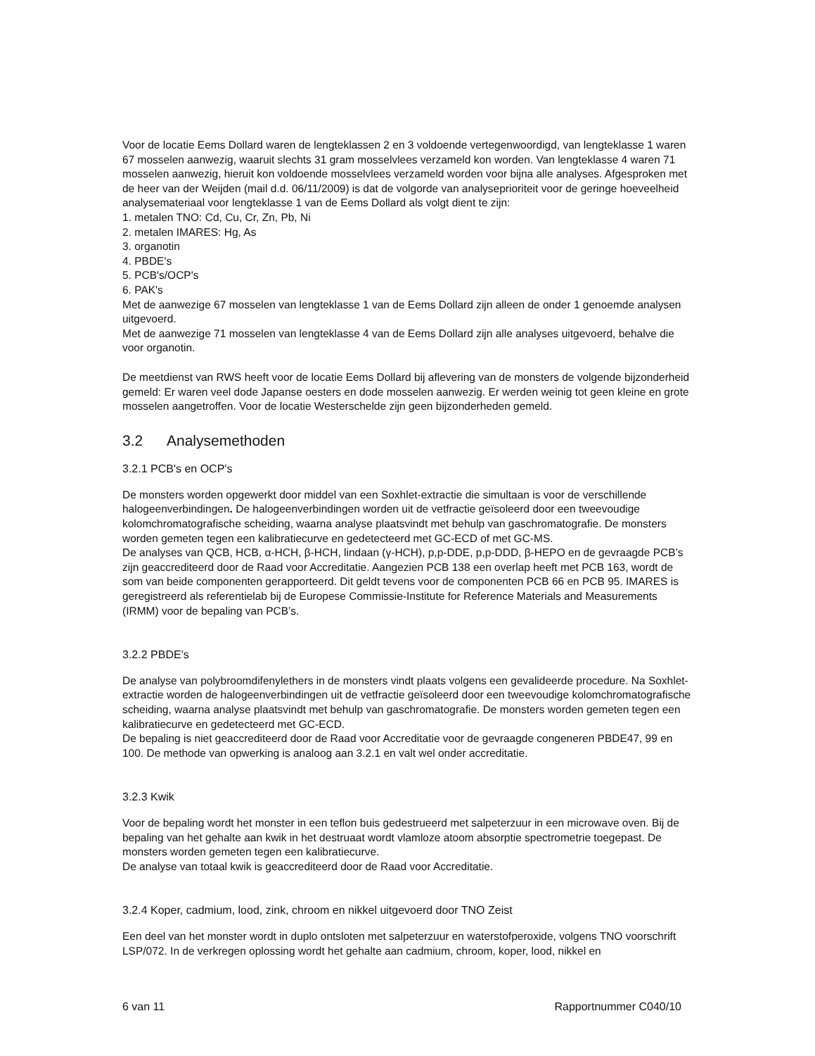Voor de locatie Eems Dollard waren de lengteklassen 2 en 3 voldoende vertegenwoordigd, van lengteklasse 1 waren 67 mosselen aanwezig, waaruit slechts 31 gram mosselvlees verzameld kon worden. Van lengteklasse 4 waren 71 mosselen aanwezig, hieruit kon voldoende mosselvlees verzameld worden voor bijna alle analyses. Afgesproken met de heer van der Weijden (mail d.d. 06/11/2009) is dat de volgorde van analyseprioriteit voor de geringe hoeveelheid analysemateriaal voor lengteklasse 1 van de Eems Dollard als volgt dient te zijn:
1. metalen TNO: Cd, Cu, Cr, Zn, Pb, Ni
2. metalen IMARES: Hg, As
3. organotin
4. PBDE's
5. PCB's/OCP's
6. PAK's
Met de aanwezige 67 mosselen van lengteklasse 1 van de Eems Dollard zijn alleen de onder 1 genoemde analysen uitgevoerd.
Met de aanwezige 71 mosselen van lengteklasse 4 van de Eems Dollard zijn alle analyses uitgevoerd, behalve die voor organotin.
De meetdienst van RWS heeft voor de locatie Eems Dollard bij aflevering van de monsters de volgende bijzonderheid gemeld: Er waren veel dode Japanse oesters en dode mosselen aanwezig. Er werden weinig tot geen kleine en grote mosselen aangetroffen. Voor de locatie Westerschelde zijn geen bijzonderheden gemeld.
3.2 Analysemethoden
3.2.1 PCB's en OCP's
De monsters worden opgewerkt door middel van een Soxhlet-extractie die simultaan is voor de verschillende halogeenverbindingen. De halogeenverbindingen worden uit de vetfractie geïsoleerd door een tweevoudige kolomchromatografische scheiding, waarna analyse plaatsvindt met behulp van gaschromatografie. De monsters worden gemeten tegen een kalibratiecurve en gedetecteerd met GC-ECD of met GC-MS.
De analyses van QCB, HCB, α-HCH, β-HCH, lindaan (γ-HCH), p,p-DDE, p,p-DDD, β-HEPO en de gevraagde PCB’s zijn geaccrediteerd door de Raad voor Accreditatie. Aangezien PCB 138 een overlap heeft met PCB 163, wordt de som van beide componenten gerapporteerd. Dit geldt tevens voor de componenten PCB 66 en PCB 95. IMARES is geregistreerd als referentielab bij de Europese Commissie-Institute for Reference Materials and Measurements (IRMM) voor de bepaling van PCB’s.
3.2.2 PBDE’s
De analyse van polybroomdifenylethers in de monsters vindt plaats volgens een gevalideerde procedure. Na Soxhlet-extractie worden de halogeenverbindingen uit de vetfractie geïsoleerd door een tweevoudige kolomchromatografische scheiding, waarna analyse plaatsvindt met behulp van gaschromatografie. De monsters worden gemeten tegen een kalibratiecurve en gedetecteerd met GC-ECD.
De bepaling is niet geaccrediteerd door de Raad voor Accreditatie voor de gevraagde congeneren PBDE47, 99 en 100. De methode van opwerking is analoog aan 3.2.1 en valt wel onder accreditatie.
3.2.3 Kwik
Voor de bepaling wordt het monster in een teflon buis gedestrueerd met salpeterzuur in een microwave oven. Bij de bepaling van het gehalte aan kwik in het destruaat wordt vlamloze atoom absorptie spectrometrie toegepast. De monsters worden gemeten tegen een kalibratiecurve.
De analyse van totaal kwik is geaccrediteerd door de Raad voor Accreditatie.
3.2.4 Koper, cadmium, lood, zink, chroom en nikkel uitgevoerd door TNO Zeist
Een deel van het monster wordt in duplo ontsloten met salpeterzuur en waterstofperoxide, volgens TNO voorschrift LSP/072. In de verkregen oplossing wordt het gehalte aan cadmium, chroom, koper, lood, nikkel en
6 van 11 Rapportnummer C040/10